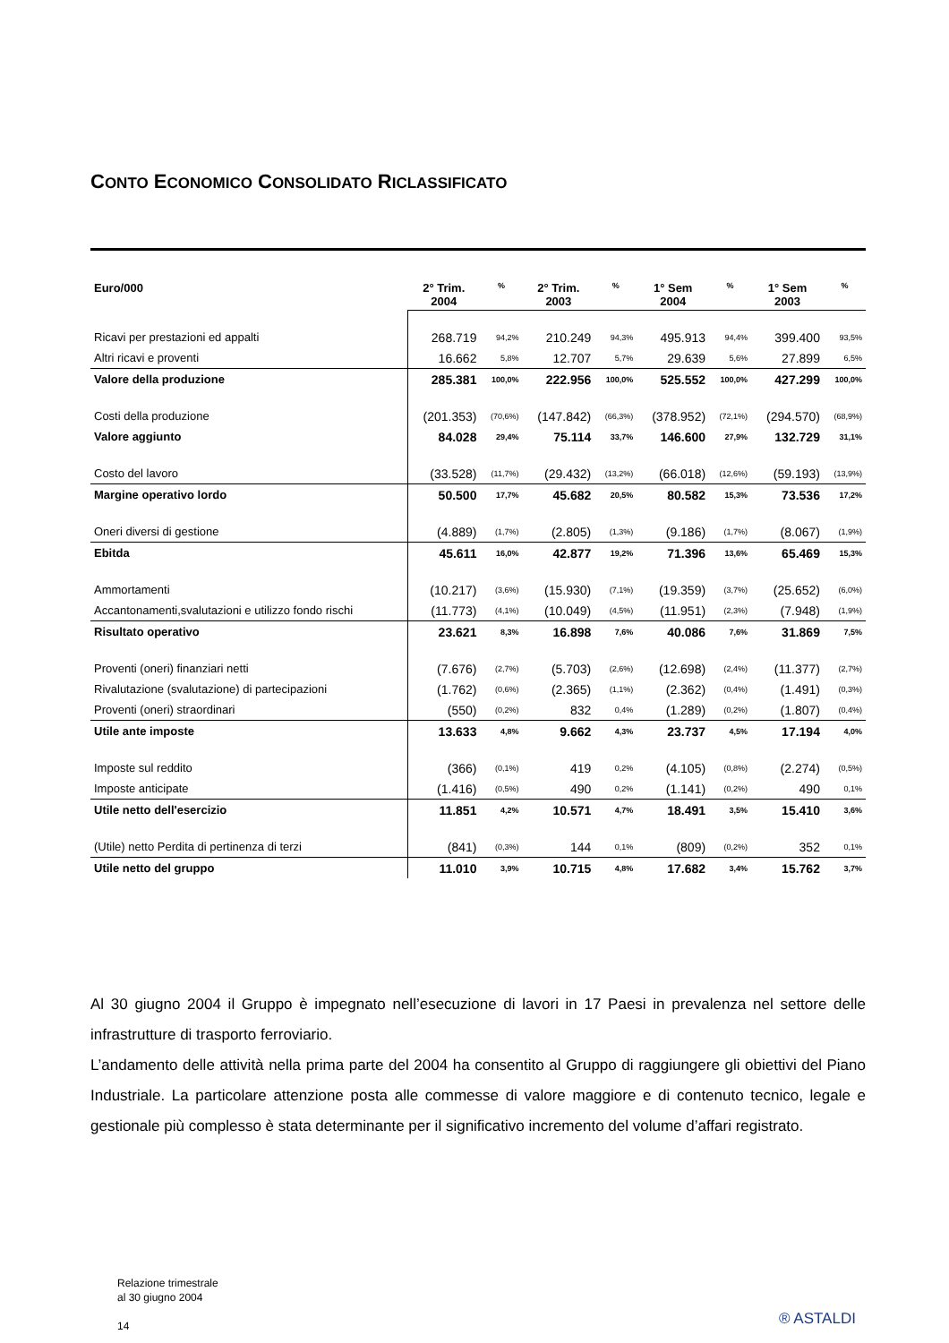CONTO ECONOMICO CONSOLIDATO RICLASSIFICATO
| Euro/000 | 2° Trim. 2004 | % | 2° Trim. 2003 | % | 1° Sem 2004 | % | 1° Sem 2003 | % |
| --- | --- | --- | --- | --- | --- | --- | --- | --- |
| Ricavi per prestazioni ed appalti | 268.719 | 94,2% | 210.249 | 94,3% | 495.913 | 94,4% | 399.400 | 93,5% |
| Altri ricavi e proventi | 16.662 | 5,8% | 12.707 | 5,7% | 29.639 | 5,6% | 27.899 | 6,5% |
| Valore della produzione | 285.381 | 100,0% | 222.956 | 100,0% | 525.552 | 100,0% | 427.299 | 100,0% |
| Costi della produzione | (201.353) | (70,6%) | (147.842) | (66,3%) | (378.952) | (72,1%) | (294.570) | (68,9%) |
| Valore aggiunto | 84.028 | 29,4% | 75.114 | 33,7% | 146.600 | 27,9% | 132.729 | 31,1% |
| Costo del lavoro | (33.528) | (11,7%) | (29.432) | (13,2%) | (66.018) | (12,6%) | (59.193) | (13,9%) |
| Margine operativo lordo | 50.500 | 17,7% | 45.682 | 20,5% | 80.582 | 15,3% | 73.536 | 17,2% |
| Oneri diversi di gestione | (4.889) | (1,7%) | (2.805) | (1,3%) | (9.186) | (1,7%) | (8.067) | (1,9%) |
| Ebitda | 45.611 | 16,0% | 42.877 | 19,2% | 71.396 | 13,6% | 65.469 | 15,3% |
| Ammortamenti | (10.217) | (3,6%) | (15.930) | (7,1%) | (19.359) | (3,7%) | (25.652) | (6,0%) |
| Accantonamenti,svalutazioni e utilizzo fondo rischi | (11.773) | (4,1%) | (10.049) | (4,5%) | (11.951) | (2,3%) | (7.948) | (1,9%) |
| Risultato operativo | 23.621 | 8,3% | 16.898 | 7,6% | 40.086 | 7,6% | 31.869 | 7,5% |
| Proventi (oneri) finanziari netti | (7.676) | (2,7%) | (5.703) | (2,6%) | (12.698) | (2,4%) | (11.377) | (2,7%) |
| Rivalutazione (svalutazione) di partecipazioni | (1.762) | (0,6%) | (2.365) | (1,1%) | (2.362) | (0,4%) | (1.491) | (0,3%) |
| Proventi (oneri) straordinari | (550) | (0,2%) | 832 | 0,4% | (1.289) | (0,2%) | (1.807) | (0,4%) |
| Utile ante imposte | 13.633 | 4,8% | 9.662 | 4,3% | 23.737 | 4,5% | 17.194 | 4,0% |
| Imposte sul reddito | (366) | (0,1%) | 419 | 0,2% | (4.105) | (0,8%) | (2.274) | (0,5%) |
| Imposte anticipate | (1.416) | (0,5%) | 490 | 0,2% | (1.141) | (0,2%) | 490 | 0,1% |
| Utile netto dell'esercizio | 11.851 | 4,2% | 10.571 | 4,7% | 18.491 | 3,5% | 15.410 | 3,6% |
| (Utile) netto Perdita di pertinenza di terzi | (841) | (0,3%) | 144 | 0,1% | (809) | (0,2%) | 352 | 0,1% |
| Utile netto del gruppo | 11.010 | 3,9% | 10.715 | 4,8% | 17.682 | 3,4% | 15.762 | 3,7% |
Al 30 giugno 2004 il Gruppo è impegnato nell’esecuzione di lavori in 17 Paesi in prevalenza nel settore delle infrastrutture di trasporto ferroviario.
L’andamento delle attività nella prima parte del 2004 ha consentito al Gruppo di raggiungere gli obiettivi del Piano Industriale. La particolare attenzione posta alle commesse di valore maggiore e di contenuto tecnico, legale e gestionale più complesso è stata determinante per il significativo incremento del volume d’affari registrato.
Relazione trimestrale
al 30 giugno 2004
14
® ASTALDI